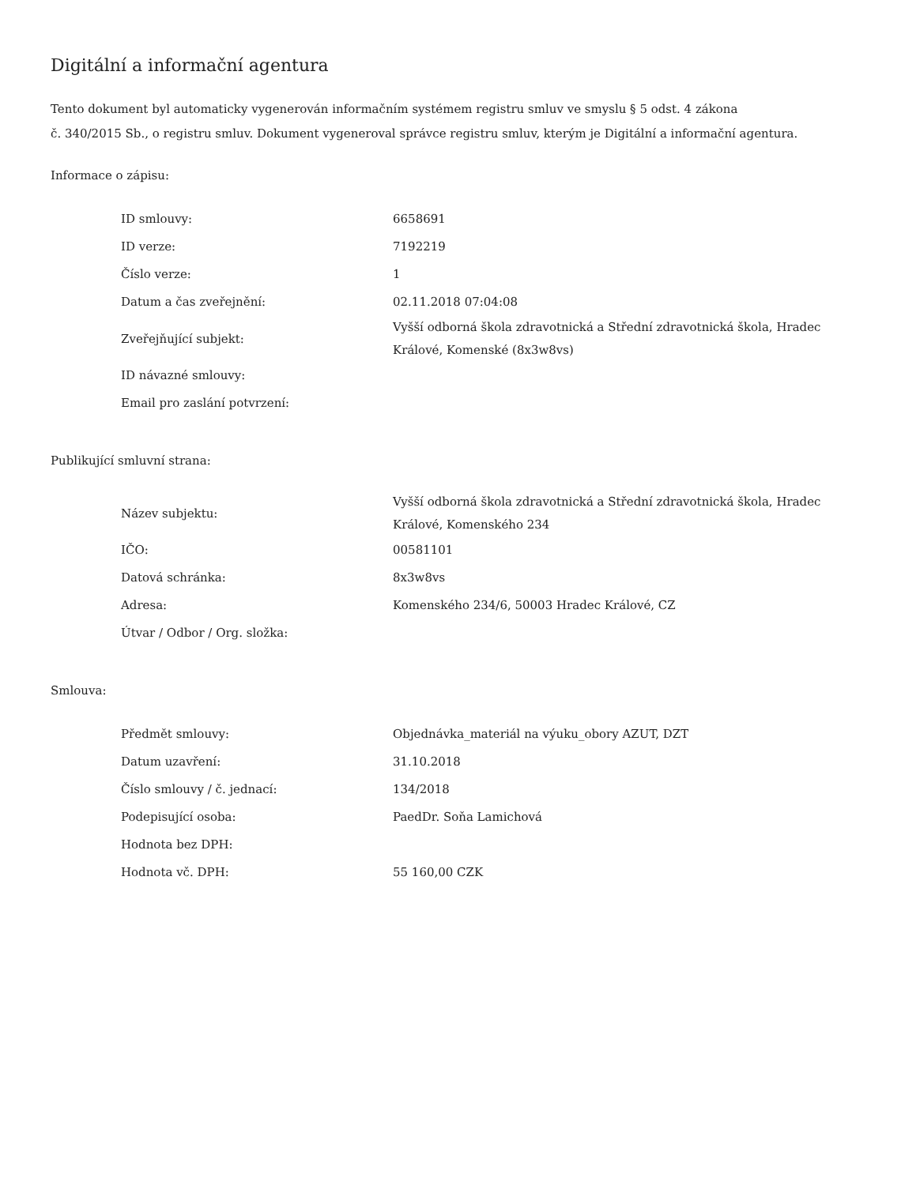Digitální a informační agentura
Tento dokument byl automaticky vygenerován informačním systémem registru smluv ve smyslu § 5 odst. 4 zákona
č. 340/2015 Sb., o registru smluv. Dokument vygeneroval správce registru smluv, kterým je Digitální a informační agentura.
Informace o zápisu:
| ID smlouvy: | 6658691 |
| ID verze: | 7192219 |
| Číslo verze: | 1 |
| Datum a čas zveřejnění: | 02.11.2018 07:04:08 |
| Zveřejňující subjekt: | Vyšší odborná škola zdravotnická a Střední zdravotnická škola, Hradec Králové, Komenské (8x3w8vs) |
| ID návazné smlouvy: | |
| Email pro zaslání potvrzení: | |
Publikující smluvní strana:
| Název subjektu: | Vyšší odborná škola zdravotnická a Střední zdravotnická škola, Hradec Králové, Komenského 234 |
| IČO: | 00581101 |
| Datová schránka: | 8x3w8vs |
| Adresa: | Komenského 234/6, 50003 Hradec Králové, CZ |
| Útvar / Odbor / Org. složka: | |
Smlouva:
| Předmět smlouvy: | Objednávka_materiál na výuku_obory AZUT, DZT |
| Datum uzavření: | 31.10.2018 |
| Číslo smlouvy / č. jednací: | 134/2018 |
| Podepisující osoba: | PaedDr. Soňa Lamichová |
| Hodnota bez DPH: | |
| Hodnota vč. DPH: | 55 160,00 CZK |